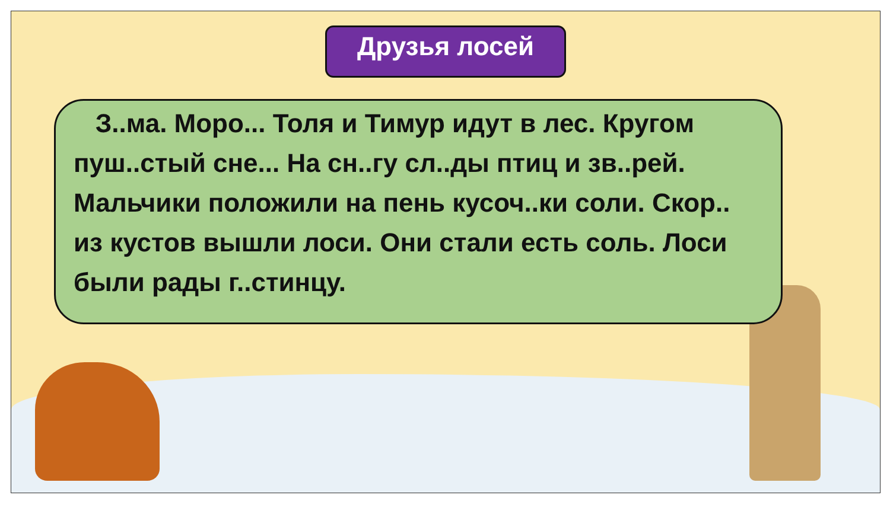Друзья лосей
З..ма. Моро... Толя и Тимур идут в лес. Кругом пуш..стый сне... На сн..гу сл..ды птиц и зв..рей. Мальчики положили на пень кусоч..ки соли. Скор.. из кустов вышли лоси. Они стали есть соль. Лоси были рады г..стинцу.